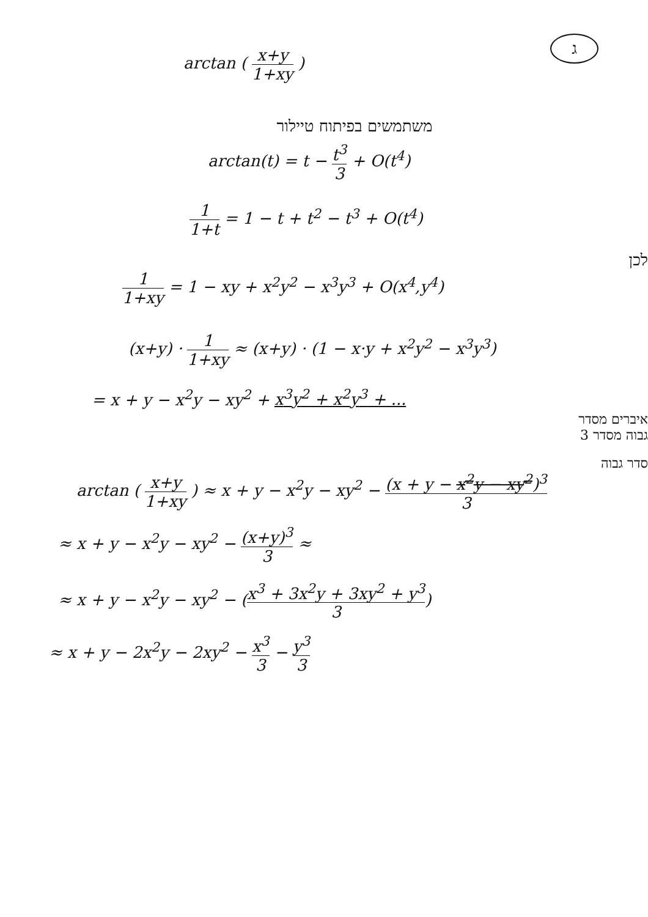ג
arctan ( x+y 1+xy )
משתמשים בפיתוח טיילור
arctan(t) = t − t<sup>3</sup> 3 + O(t<sup>4</sup>)
1 1+t = 1 − t + t<sup>2</sup> − t<sup>3</sup> + O(t<sup>4</sup>)
לכן
1 1+xy = 1 − xy + x<sup>2</sup>y<sup>2</sup> − x<sup>3</sup>y<sup>3</sup> + O(x<sup>4</sup>,y<sup>4</sup>)
(x+y) · 1 1+xy ≈ (x+y) · (1 − x·y + x<sup>2</sup>y<sup>2</sup> − x<sup>3</sup>y<sup>3</sup>)
= x + y − x<sup>2</sup>y − xy<sup>2</sup> + x<sup>3</sup>y<sup>2</sup> + x<sup>2</sup>y<sup>3</sup> + ...
איברים מסדר
גבוה מסדר 3
סדר גבוה
arctan ( x+y 1+xy ) ≈ x + y − x<sup>2</sup>y − xy<sup>2</sup> − (x + y − x<sup>2</sup>y − xy<sup>2</sup>)<sup>3</sup> 3
≈ x + y − x<sup>2</sup>y − xy<sup>2</sup> − (x+y)<sup>3</sup> 3 ≈
≈ x + y − x<sup>2</sup>y − xy<sup>2</sup> − (x<sup>3</sup> + 3x<sup>2</sup>y + 3xy<sup>2</sup> + y<sup>3</sup> 3)
≈ x + y − 2x<sup>2</sup>y − 2xy<sup>2</sup> − x<sup>3</sup> 3 − y<sup>3</sup> 3